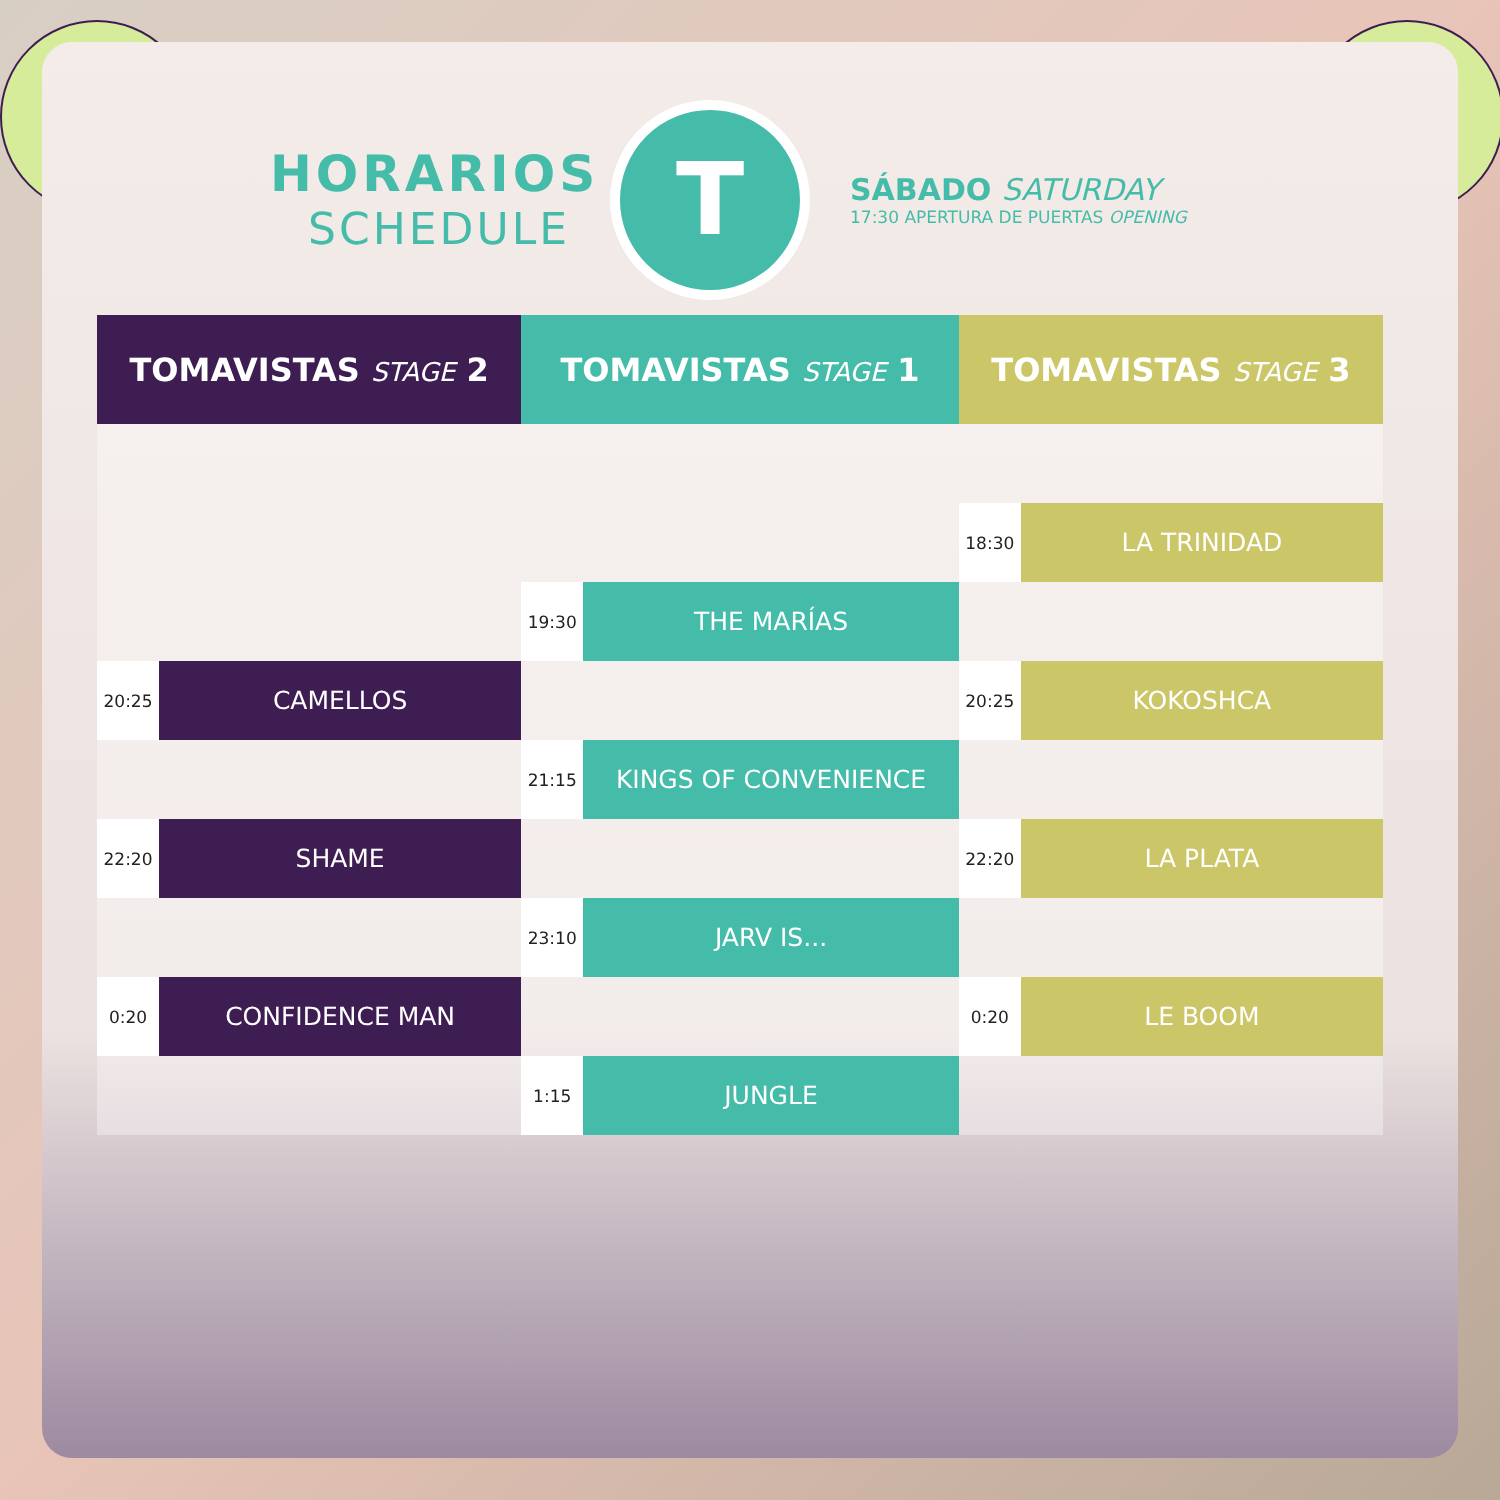HORARIOS
SCHEDULE
T
SÁBADO SATURDAY
17:30 APERTURA DE PUERTAS OPENING
| TOMAVISTAS STAGE 2 | | TOMAVISTAS STAGE 1 | | TOMAVISTAS STAGE 3 | |
| --- | --- | --- | --- | --- | --- |
| | | | | 18:30 | LA TRINIDAD |
| | | 19:30 | THE MARÍAS | | |
| 20:25 | CAMELLOS | | | 20:25 | KOKOSHCA |
| | | 21:15 | KINGS OF CONVENIENCE | | |
| 22:20 | SHAME | | | 22:20 | LA PLATA |
| | | 23:10 | JARV IS... | | |
| 0:20 | CONFIDENCE MAN | | | 0:20 | LE BOOM |
| | | 1:15 | JUNGLE | | |